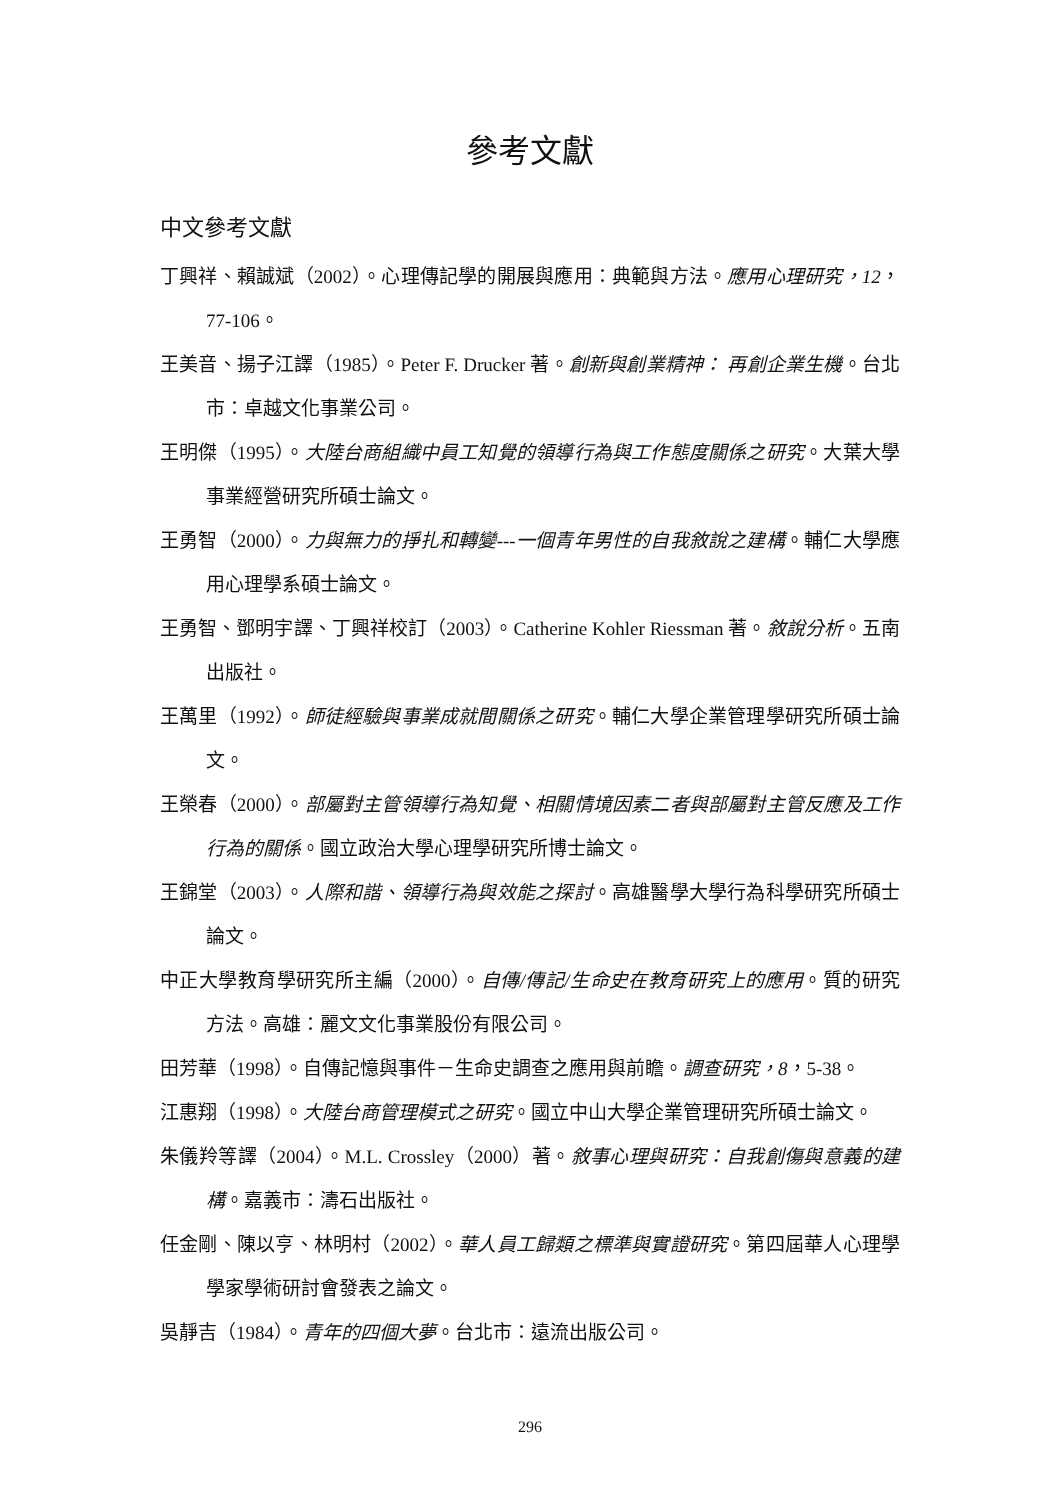參考文獻
中文參考文獻
丁興祥、賴誠斌（2002）。心理傳記學的開展與應用：典範與方法。應用心理研究，12，77-106。
王美音、揚子江譯（1985）。Peter F. Drucker 著。創新與創業精神： 再創企業生機。台北市：卓越文化事業公司。
王明傑（1995）。大陸台商組織中員工知覺的領導行為與工作態度關係之研究。大葉大學事業經營研究所碩士論文。
王勇智（2000）。力與無力的掙扎和轉變---一個青年男性的自我敘說之建構。輔仁大學應用心理學系碩士論文。
王勇智、鄧明宇譯、丁興祥校訂（2003）。Catherine Kohler Riessman 著。敘說分析。五南出版社。
王萬里（1992）。師徒經驗與事業成就間關係之研究。輔仁大學企業管理學研究所碩士論文。
王榮春（2000）。部屬對主管領導行為知覺、相關情境因素二者與部屬對主管反應及工作行為的關係。國立政治大學心理學研究所博士論文。
王錦堂（2003）。人際和諧、領導行為與效能之探討。高雄醫學大學行為科學研究所碩士論文。
中正大學教育學研究所主編（2000）。自傳/傳記/生命史在教育研究上的應用。質的研究方法。高雄：麗文文化事業股份有限公司。
田芳華（1998）。自傳記憶與事件－生命史調查之應用與前瞻。調查研究，8，5-38。
江惠翔（1998）。大陸台商管理模式之研究。國立中山大學企業管理研究所碩士論文。
朱儀羚等譯（2004）。M.L. Crossley（2000）著。敘事心理與研究：自我創傷與意義的建構。嘉義市：濤石出版社。
任金剛、陳以亨、林明村（2002）。華人員工歸類之標準與實證研究。第四屆華人心理學學家學術研討會發表之論文。
吳靜吉（1984）。青年的四個大夢。台北市：遠流出版公司。
296